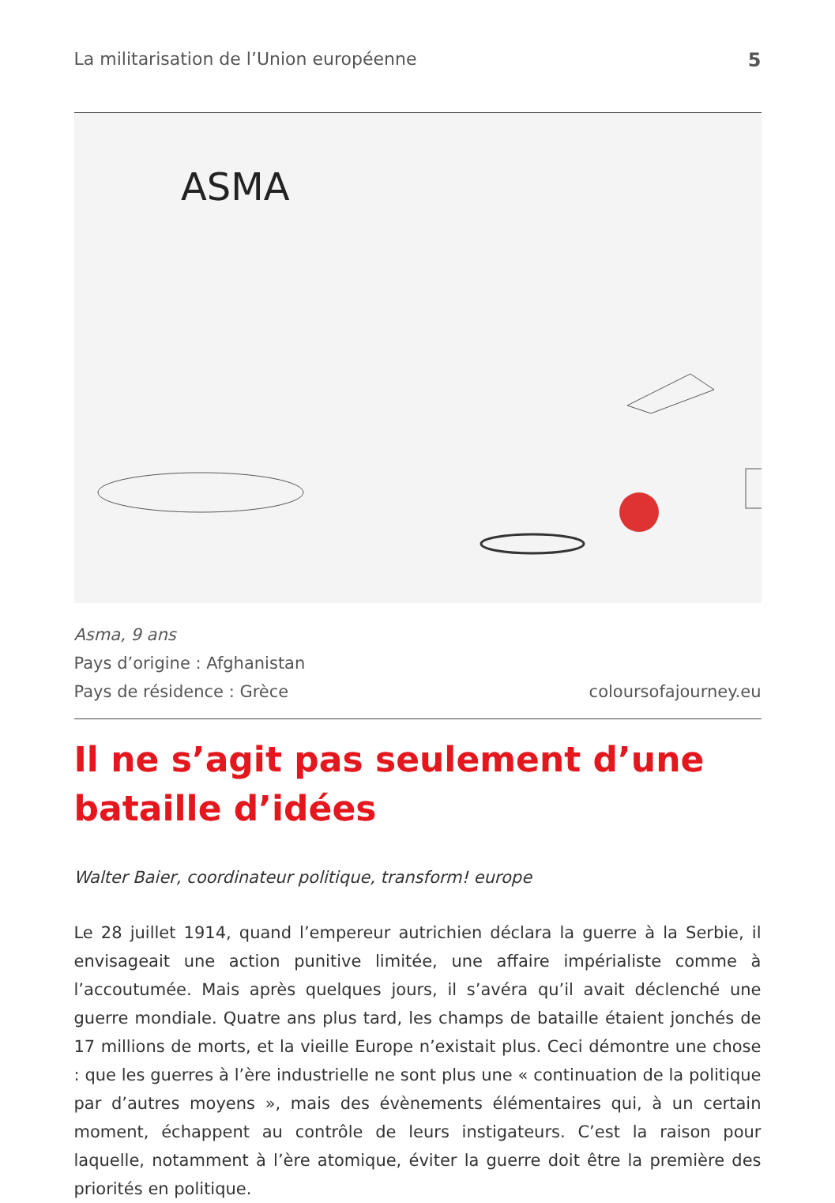La militarisation de l’Union européenne 5
ASMA
Asma, 9 ans
Pays d’origine : Afghanistan
Pays de résidence : Grèce
coloursofajourney.eu
Il ne s’agit pas seulement d’une bataille d’idées
Walter Baier, coordinateur politique, transform! europe
Le 28 juillet 1914, quand l’empereur autrichien déclara la guerre à la Serbie, il envisageait une action punitive limitée, une affaire impérialiste comme à l’accoutumée. Mais après quelques jours, il s’avéra qu’il avait déclenché une guerre mondiale. Quatre ans plus tard, les champs de bataille étaient jonchés de 17 millions de morts, et la vieille Europe n’existait plus. Ceci démontre une chose : que les guerres à l’ère industrielle ne sont plus une « continuation de la politique par d’autres moyens », mais des évènements élémentaires qui, à un certain moment, échappent au contrôle de leurs instigateurs. C’est la raison pour laquelle, notamment à l’ère atomique, éviter la guerre doit être la première des priorités en politique.